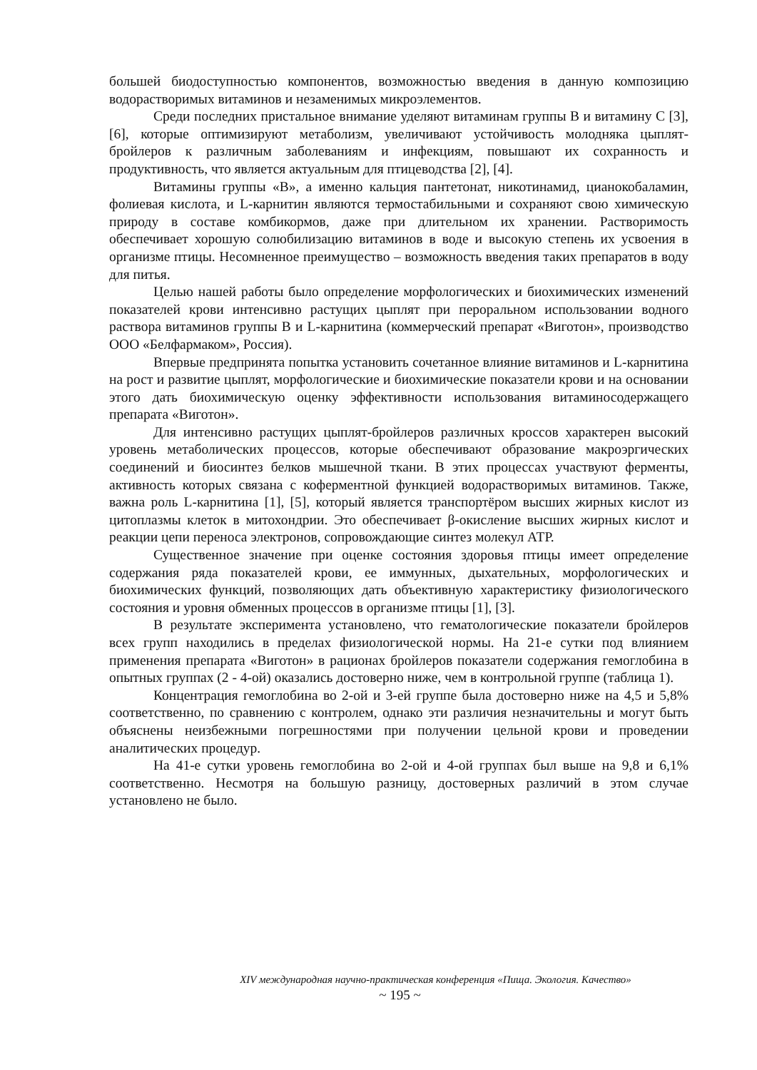большей биодоступностью компонентов, возможностью введения в данную композицию водорастворимых витаминов и незаменимых микроэлементов.
Среди последних пристальное внимание уделяют витаминам группы В и витамину С [3], [6], которые оптимизируют метаболизм, увеличивают устойчивость молодняка цыплят-бройлеров к различным заболеваниям и инфекциям, повышают их сохранность и продуктивность, что является актуальным для птицеводства [2], [4].
Витамины группы «В», а именно кальция пантетонат, никотинамид, цианокобаламин, фолиевая кислота, и L-карнитин являются термостабильными и сохраняют свою химическую природу в составе комбикормов, даже при длительном их хранении. Растворимость обеспечивает хорошую солюбилизацию витаминов в воде и высокую степень их усвоения в организме птицы. Несомненное преимущество – возможность введения таких препаратов в воду для питья.
Целью нашей работы было определение морфологических и биохимических изменений показателей крови интенсивно растущих цыплят при пероральном использовании водного раствора витаминов группы В и L-карнитина (коммерческий препарат «Виготон», производство ООО «Белфармаком», Россия).
Впервые предпринята попытка установить сочетанное влияние витаминов и L-карнитина на рост и развитие цыплят, морфологические и биохимические показатели крови и на основании этого дать биохимическую оценку эффективности использования витаминосодержащего препарата «Виготон».
Для интенсивно растущих цыплят-бройлеров различных кроссов характерен высокий уровень метаболических процессов, которые обеспечивают образование макроэргических соединений и биосинтез белков мышечной ткани. В этих процессах участвуют ферменты, активность которых связана с коферментной функцией водорастворимых витаминов. Также, важна роль L-карнитина [1], [5], который является транспортёром высших жирных кислот из цитоплазмы клеток в митохондрии. Это обеспечивает β-окисление высших жирных кислот и реакции цепи переноса электронов, сопровождающие синтез молекул АТР.
Существенное значение при оценке состояния здоровья птицы имеет определение содержания ряда показателей крови, ее иммунных, дыхательных, морфологических и биохимических функций, позволяющих дать объективную характеристику физиологического состояния и уровня обменных процессов в организме птицы [1], [3].
В результате эксперимента установлено, что гематологические показатели бройлеров всех групп находились в пределах физиологической нормы. На 21-е сутки под влиянием применения препарата «Виготон» в рационах бройлеров показатели содержания гемоглобина в опытных группах (2 - 4-ой) оказались достоверно ниже, чем в контрольной группе (таблица 1).
Концентрация гемоглобина во 2-ой и 3-ей группе была достоверно ниже на 4,5 и 5,8% соответственно, по сравнению с контролем, однако эти различия незначительны и могут быть объяснены неизбежными погрешностями при получении цельной крови и проведении аналитических процедур.
На 41-е сутки уровень гемоглобина во 2-ой и 4-ой группах был выше на 9,8 и 6,1% соответственно. Несмотря на большую разницу, достоверных различий в этом случае установлено не было.
XIV международная научно-практическая конференция «Пища. Экология. Качество»
~ 195 ~